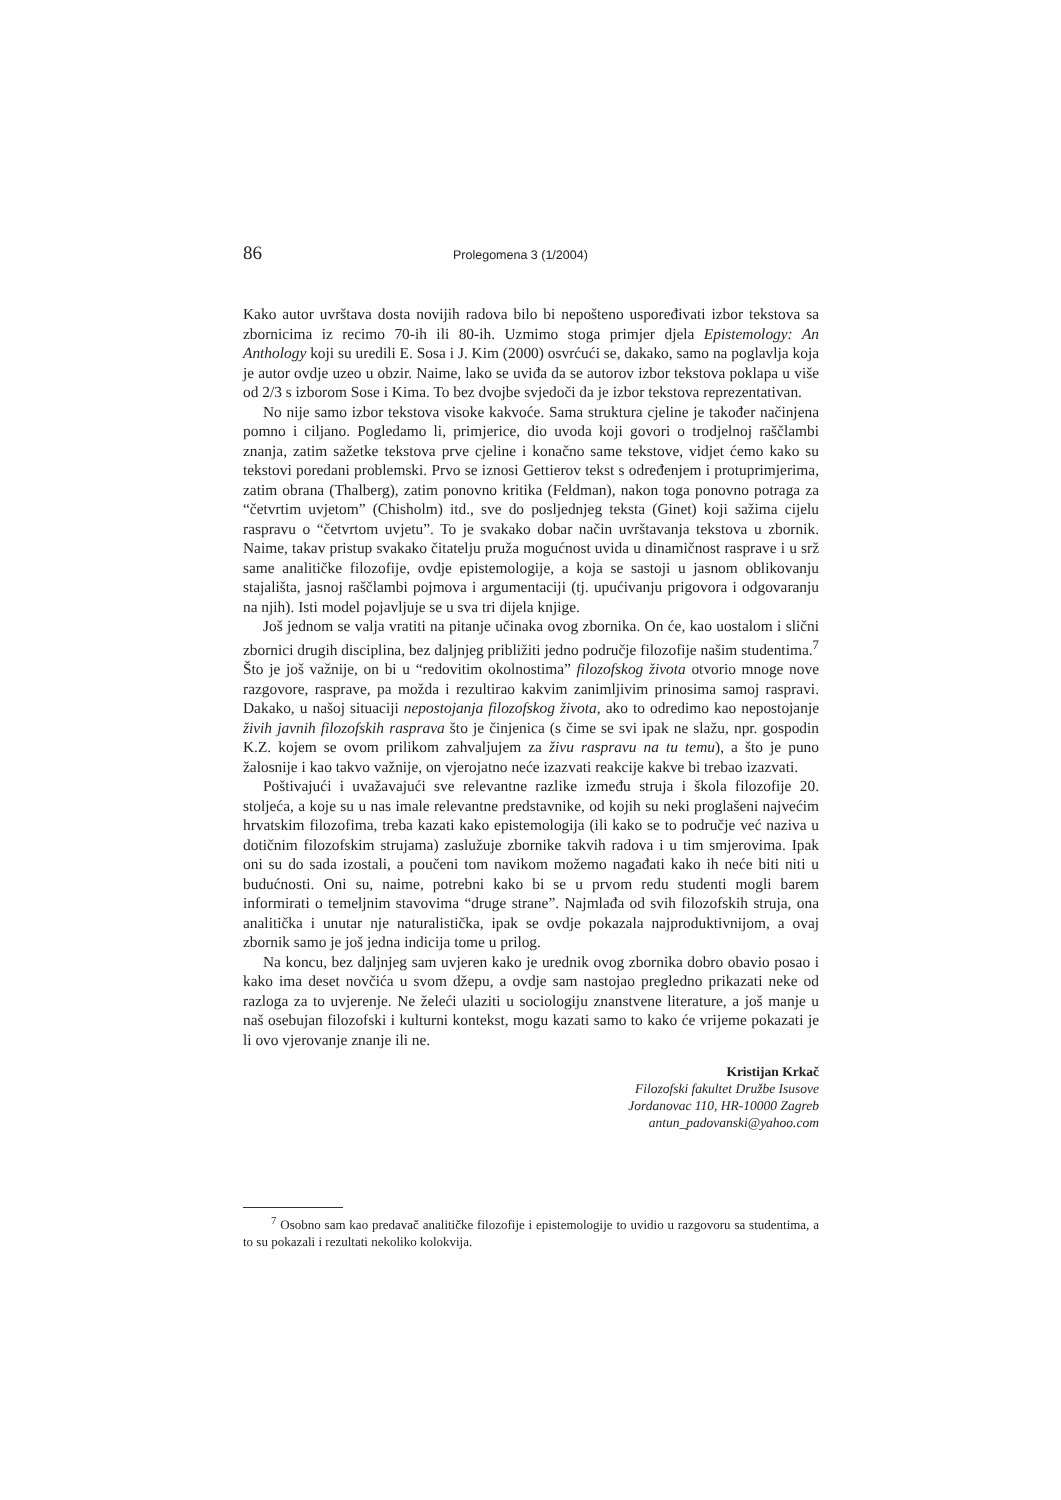86 Prolegomena 3 (1/2004)
Kako autor uvrštava dosta novijih radova bilo bi nepošteno uspoređivati izbor tekstova sa zbornicima iz recimo 70-ih ili 80-ih. Uzmimo stoga primjer djela Epistemology: An Anthology koji su uredili E. Sosa i J. Kim (2000) osvrćući se, dakako, samo na poglavlja koja je autor ovdje uzeo u obzir. Naime, lako se uviđa da se autorov izbor tekstova poklapa u više od 2/3 s izborom Sose i Kima. To bez dvojbe svjedoči da je izbor tekstova reprezentativan.
No nije samo izbor tekstova visoke kakvoće. Sama struktura cjeline je također načinjena pomno i ciljano. Pogledamo li, primjerice, dio uvoda koji govori o trodjelnoj raščlambi znanja, zatim sažetke tekstova prve cjeline i konačno same tekstove, vidjet ćemo kako su tekstovi poredani problemski. Prvo se iznosi Gettierov tekst s određenjem i protuprimjerima, zatim obrana (Thalberg), zatim ponovno kritika (Feldman), nakon toga ponovno potraga za “četvrtim uvjetom” (Chisholm) itd., sve do posljednjeg teksta (Ginet) koji sažima cijelu raspravu o “četvrtom uvjetu”. To je svakako dobar način uvrštavanja tekstova u zbornik. Naime, takav pristup svakako čitatelju pruža mogućnost uvida u dinamičnost rasprave i u srž same analitičke filozofije, ovdje epistemologije, a koja se sastoji u jasnom oblikovanju stajališta, jasnoj raščlambi pojmova i argumentaciji (tj. upućivanju prigovora i odgovaranju na njih). Isti model pojavljuje se u sva tri dijela knjige.
Još jednom se valja vratiti na pitanje učinaka ovog zbornika. On će, kao uostalom i slični zbornici drugih disciplina, bez daljnjeg približiti jedno područje filozofije našim studentima.<sup>7</sup> Što je još važnije, on bi u “redovitim okolnostima” filozofskog života otvorio mnoge nove razgovore, rasprave, pa možda i rezultirao kakvim zanimljivim prinosima samoj raspravi. Dakako, u našoj situaciji nepostojanja filozofskog života, ako to odredimo kao nepostojanje živih javnih filozofskih rasprava što je činjenica (s čime se svi ipak ne slažu, npr. gospodin K.Z. kojem se ovom prilikom zahvaljujem za živu raspravu na tu temu), a što je puno žalosnije i kao takvo važnije, on vjerojatno neće izazvati reakcije kakve bi trebao izazvati.
Poštivajući i uvažavajući sve relevantne razlike između struja i škola filozofije 20. stoljeća, a koje su u nas imale relevantne predstavnike, od kojih su neki proglašeni najvećim hrvatskim filozofima, treba kazati kako epistemologija (ili kako se to područje već naziva u dotičnim filozofskim strujama) zaslužuje zbornike takvih radova i u tim smjerovima. Ipak oni su do sada izostali, a poučeni tom navikom možemo nagađati kako ih neće biti niti u budućnosti. Oni su, naime, potrebni kako bi se u prvom redu studenti mogli barem informirati o temeljnim stavovima “druge strane”. Najmlađa od svih filozofskih struja, ona analitička i unutar nje naturalistička, ipak se ovdje pokazala najproduktivnijom, a ovaj zbornik samo je još jedna indicija tome u prilog.
Na koncu, bez daljnjeg sam uvjeren kako je urednik ovog zbornika dobro obavio posao i kako ima deset novčića u svom džepu, a ovdje sam nastojao pregledno prikazati neke od razloga za to uvjerenje. Ne želeći ulaziti u sociologiju znanstvene literature, a još manje u naš osebujan filozofski i kulturni kontekst, mogu kazati samo to kako će vrijeme pokazati je li ovo vjerovanje znanje ili ne.
Kristijan Krkač
Filozofski fakultet Družbe Isusove
Jordanovac 110, HR-10000 Zagreb
antun_padovanski@yahoo.com
<sup>7</sup> Osobno sam kao predavač analitičke filozofije i epistemologije to uvidio u razgovoru sa studentima, a to su pokazali i rezultati nekoliko kolokvija.